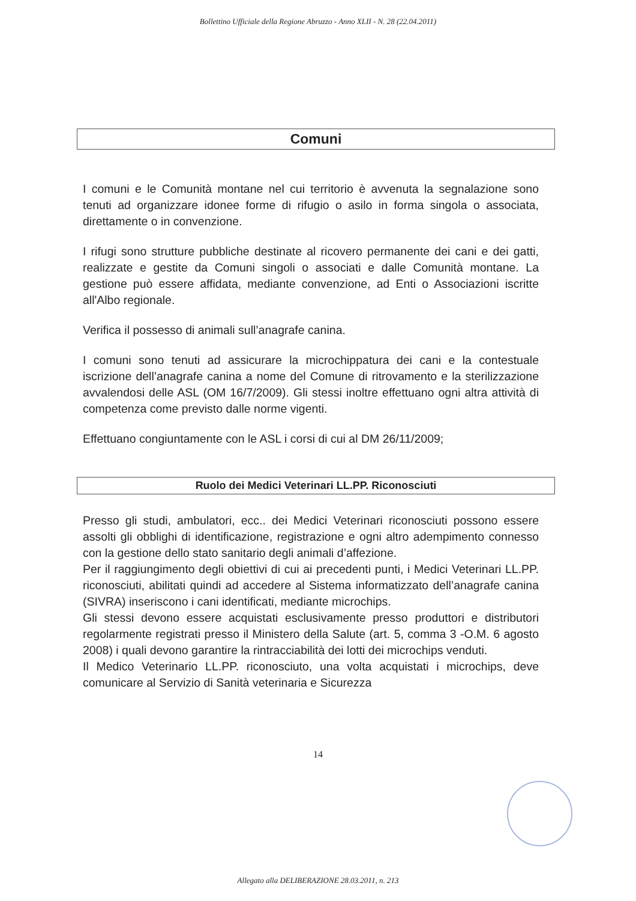Bollettino Ufficiale della Regione Abruzzo - Anno XLII - N. 28 (22.04.2011)
Comuni
I comuni e le Comunità montane nel cui territorio è avvenuta la segnalazione sono tenuti ad organizzare idonee forme di rifugio o asilo in forma singola o associata, direttamente o in convenzione.
I rifugi sono strutture pubbliche destinate al ricovero permanente dei cani e dei gatti, realizzate e gestite da Comuni singoli o associati e dalle Comunità montane. La gestione può essere affidata, mediante convenzione, ad Enti o Associazioni iscritte all'Albo regionale.
Verifica il possesso di animali sull’anagrafe canina.
I comuni sono tenuti ad assicurare la microchippatura dei cani e la contestuale iscrizione dell’anagrafe canina a nome del Comune di ritrovamento e la sterilizzazione avvalendosi delle ASL (OM 16/7/2009). Gli stessi inoltre effettuano ogni altra attività di competenza come previsto dalle norme vigenti.
Effettuano congiuntamente con le ASL i corsi di cui al DM 26/11/2009;
Ruolo dei Medici Veterinari LL.PP. Riconosciuti
Presso gli studi, ambulatori, ecc.. dei Medici Veterinari riconosciuti possono essere assolti gli obblighi di identificazione, registrazione e ogni altro adempimento connesso con la gestione dello stato sanitario degli animali d’affezione.
Per il raggiungimento degli obiettivi di cui ai precedenti punti, i Medici Veterinari LL.PP. riconosciuti, abilitati quindi ad accedere al Sistema informatizzato dell’anagrafe canina (SIVRA) inseriscono i cani identificati, mediante microchips.
Gli stessi devono essere acquistati esclusivamente presso produttori e distributori regolarmente registrati presso il Ministero della Salute (art. 5, comma 3 -O.M. 6 agosto 2008) i quali devono garantire la rintracciabilità dei lotti dei microchips venduti.
Il Medico Veterinario LL.PP. riconosciuto, una volta acquistati i microchips, deve comunicare al Servizio di Sanità veterinaria e Sicurezza
14
Allegato alla DELIBERAZIONE 28.03.2011, n. 213